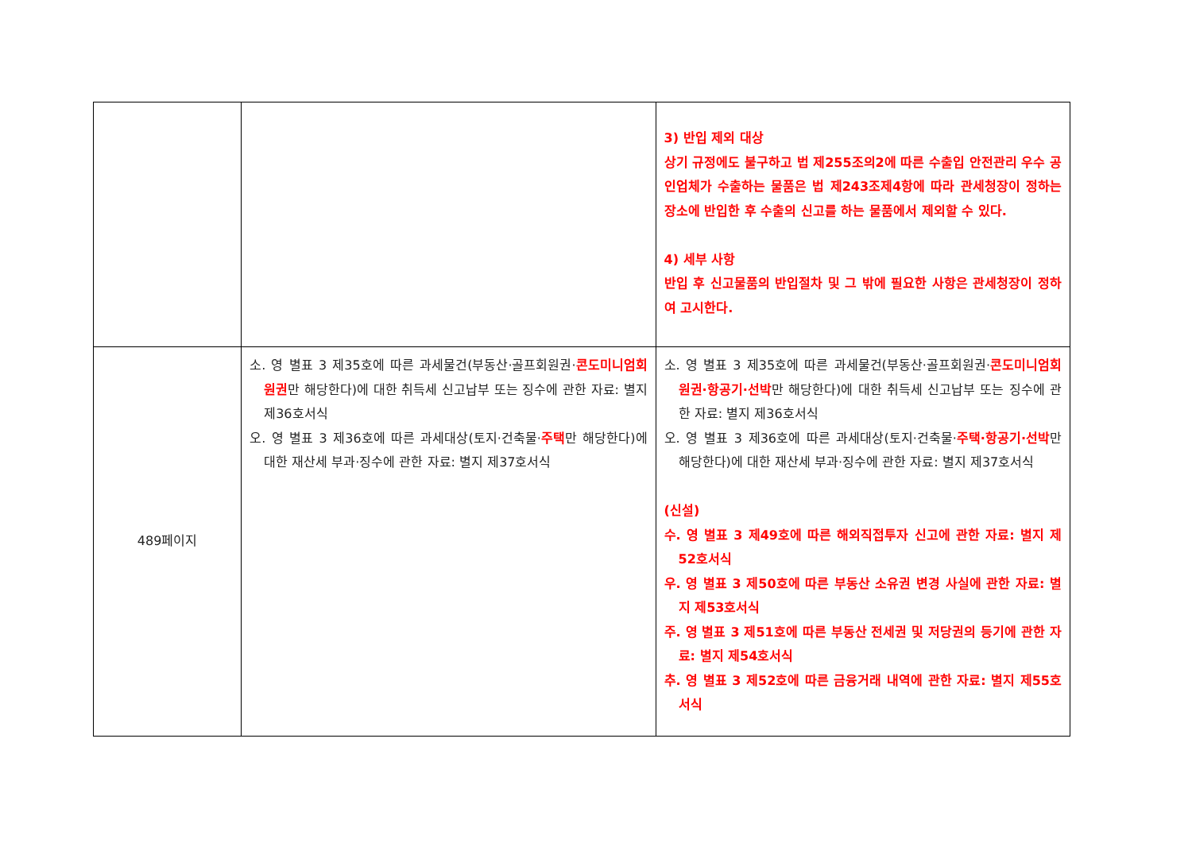| | | 3) 반입 제외 대상 상기 규정에도 불구하고 법 제255조의2에 따른 수출입 안전관리 우수 공인업체가 수출하는 물품은 법 제243조제4항에 따라 관세청장이 정하는 장소에 반입한 후 수출의 신고를 하는 물품에서 제외할 수 있다. 4) 세부 사항 반입 후 신고물품의 반입절차 및 그 밖에 필요한 사항은 관세청장이 정하여 고시한다. |
| 489페이지 | 소. 영 별표 3 제35호에 따른 과세물건(부동산·골프회원권· 콘도미니엄회원권 만 해당한다)에 대한 취득세 신고납부 또는 징수에 관한 자료: 별지 제36호서식 오. 영 별표 3 제36호에 따른 과세대상(토지·건축물· 주택 만 해당한다)에 대한 재산세 부과·징수에 관한 자료: 별지 제37호서식 | 소. 영 별표 3 제35호에 따른 과세물건(부동산·골프회원권· 콘도미니엄회원권·항공기·선박 만 해당한다)에 대한 취득세 신고납부 또는 징수에 관한 자료: 별지 제36호서식 오. 영 별표 3 제36호에 따른 과세대상(토지·건축물· 주택·항공기·선박 만 해당한다)에 대한 재산세 부과·징수에 관한 자료: 별지 제37호서식 (신설) 수. 영 별표 3 제49호에 따른 해외직접투자 신고에 관한 자료: 별지 제52호서식 우. 영 별표 3 제50호에 따른 부동산 소유권 변경 사실에 관한 자료: 별지 제53호서식 주. 영 별표 3 제51호에 따른 부동산 전세권 및 저당권의 등기에 관한 자료: 별지 제54호서식 추. 영 별표 3 제52호에 따른 금융거래 내역에 관한 자료: 별지 제55호서식 |